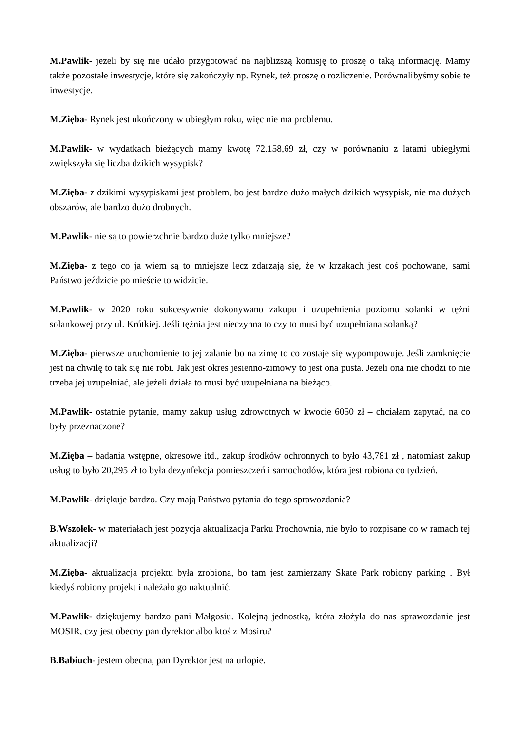M.Pawlik- jeżeli by się nie udało przygotować na najbliższą komisję to proszę o taką informację. Mamy także pozostałe inwestycje, które się zakończyły np. Rynek, też proszę o rozliczenie. Porównalibyśmy sobie te inwestycje.
M.Zięba- Rynek jest ukończony w ubiegłym roku, więc nie ma problemu.
M.Pawlik- w wydatkach bieżących mamy kwotę 72.158,69 zł, czy w porównaniu z latami ubiegłymi zwiększyła się liczba dzikich wysypisk?
M.Zięba- z dzikimi wysypiskami jest problem, bo jest bardzo dużo małych dzikich wysypisk, nie ma dużych obszarów, ale bardzo dużo drobnych.
M.Pawlik- nie są to powierzchnie bardzo duże tylko mniejsze?
M.Zięba- z tego co ja wiem są to mniejsze lecz zdarzają się, że w krzakach jest coś pochowane, sami Państwo jeździcie po mieście to widzicie.
M.Pawlik- w 2020 roku sukcesywnie dokonywano zakupu i uzupełnienia poziomu solanki w tężni solankowej przy ul. Krótkiej. Jeśli tężnia jest nieczynna to czy to musi być uzupełniana solanką?
M.Zięba- pierwsze uruchomienie to jej zalanie bo na zimę to co zostaje się wypompowuje. Jeśli zamknięcie jest na chwilę to tak się nie robi. Jak jest okres jesienno-zimowy to jest ona pusta. Jeżeli ona nie chodzi to nie trzeba jej uzupełniać, ale jeżeli działa to musi być uzupełniana na bieżąco.
M.Pawlik- ostatnie pytanie, mamy zakup usług zdrowotnych w kwocie 6050 zł – chciałam zapytać, na co były przeznaczone?
M.Zięba – badania wstępne, okresowe itd., zakup środków ochronnych to było 43,781 zł , natomiast zakup usług to było 20,295 zł to była dezynfekcja pomieszczeń i samochodów, która jest robiona co tydzień.
M.Pawlik- dziękuje bardzo. Czy mają Państwo pytania do tego sprawozdania?
B.Wszołek- w materiałach jest pozycja aktualizacja Parku Prochownia, nie było to rozpisane co w ramach tej aktualizacji?
M.Zięba- aktualizacja projektu była zrobiona, bo tam jest zamierzany Skate Park robiony parking . Był kiedyś robiony projekt i należało go uaktualnić.
M.Pawlik- dziękujemy bardzo pani Małgosiu. Kolejną jednostką, która złożyła do nas sprawozdanie jest MOSIR, czy jest obecny pan dyrektor albo ktoś z Mosiru?
B.Babiuch- jestem obecna, pan Dyrektor jest na urlopie.